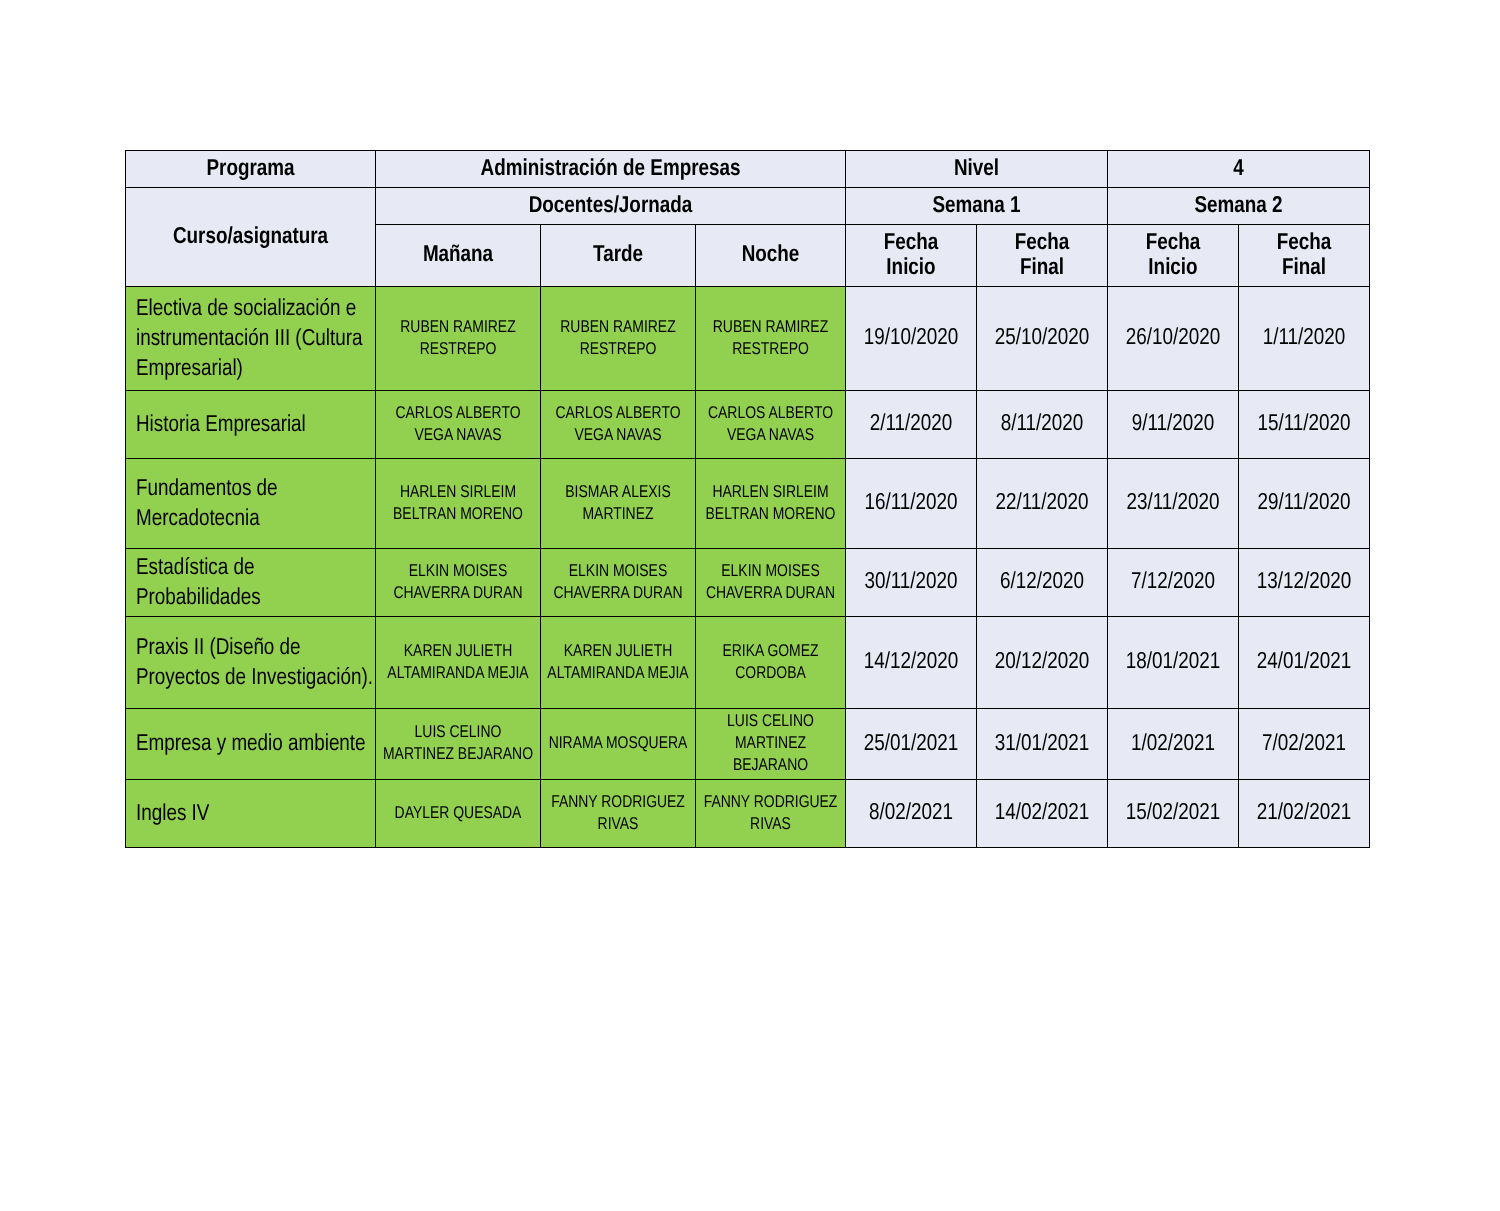| Programa | Administración de Empresas | | | Nivel | | 4 | |
| --- | --- | --- | --- | --- | --- | --- | --- |
| Curso/asignatura | Docentes/Jornada | | | Semana 1 | | Semana 2 | |
| | Mañana | Tarde | Noche | Fecha Inicio | Fecha Final | Fecha Inicio | Fecha Final |
| Electiva de socialización e instrumentación III (Cultura Empresarial) | RUBEN RAMIREZ RESTREPO | RUBEN RAMIREZ RESTREPO | RUBEN RAMIREZ RESTREPO | 19/10/2020 | 25/10/2020 | 26/10/2020 | 1/11/2020 |
| Historia Empresarial | CARLOS ALBERTO VEGA NAVAS | CARLOS ALBERTO VEGA NAVAS | CARLOS ALBERTO VEGA NAVAS | 2/11/2020 | 8/11/2020 | 9/11/2020 | 15/11/2020 |
| Fundamentos de Mercadotecnia | HARLEN SIRLEIM BELTRAN MORENO | BISMAR ALEXIS MARTINEZ | HARLEN SIRLEIM BELTRAN MORENO | 16/11/2020 | 22/11/2020 | 23/11/2020 | 29/11/2020 |
| Estadística de Probabilidades | ELKIN MOISES CHAVERRA DURAN | ELKIN MOISES CHAVERRA DURAN | ELKIN MOISES CHAVERRA DURAN | 30/11/2020 | 6/12/2020 | 7/12/2020 | 13/12/2020 |
| Praxis II (Diseño de Proyectos de Investigación). | KAREN JULIETH ALTAMIRANDA MEJIA | KAREN JULIETH ALTAMIRANDA MEJIA | ERIKA GOMEZ CORDOBA | 14/12/2020 | 20/12/2020 | 18/01/2021 | 24/01/2021 |
| Empresa y medio ambiente | LUIS CELINO MARTINEZ BEJARANO | NIRAMA MOSQUERA | LUIS CELINO MARTINEZ BEJARANO | 25/01/2021 | 31/01/2021 | 1/02/2021 | 7/02/2021 |
| Ingles IV | DAYLER QUESADA | FANNY RODRIGUEZ RIVAS | FANNY RODRIGUEZ RIVAS | 8/02/2021 | 14/02/2021 | 15/02/2021 | 21/02/2021 |